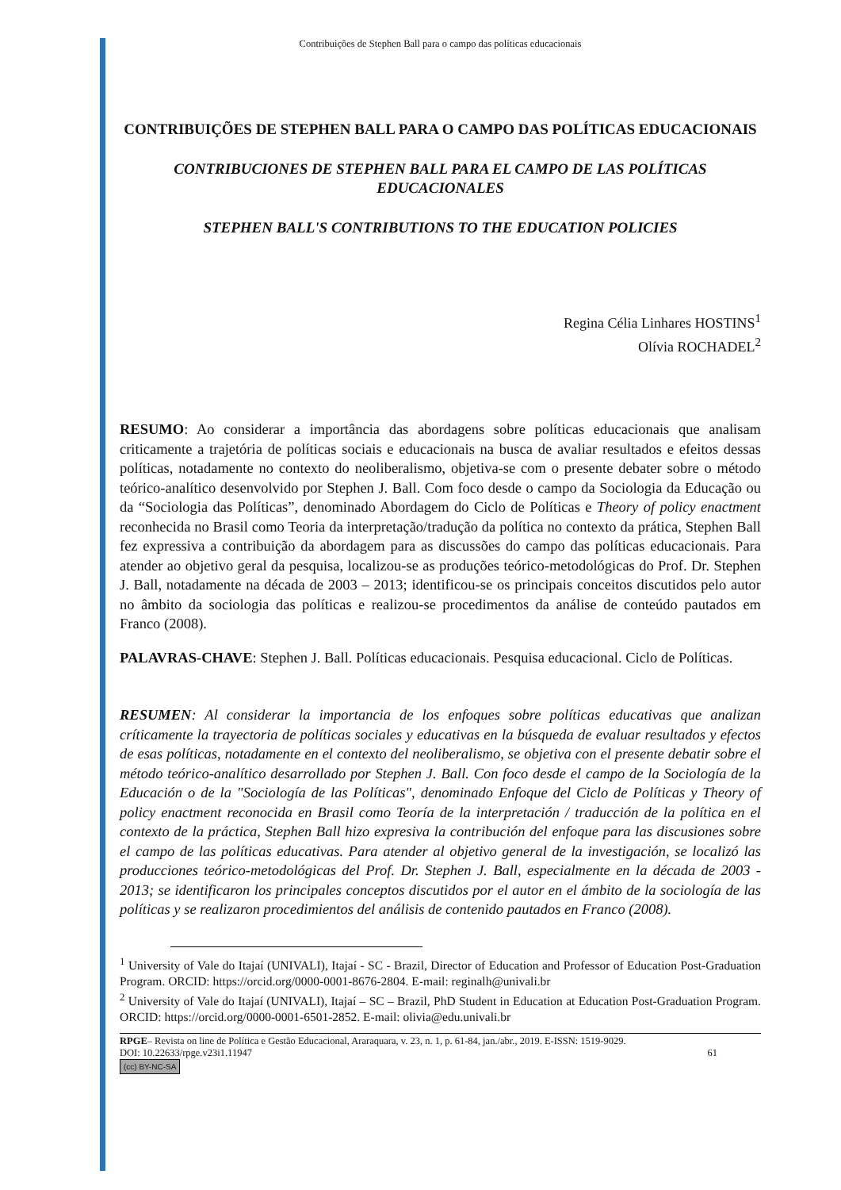Contribuições de Stephen Ball para o campo das políticas educacionais
CONTRIBUIÇÕES DE STEPHEN BALL PARA O CAMPO DAS POLÍTICAS EDUCACIONAIS
CONTRIBUCIONES DE STEPHEN BALL PARA EL CAMPO DE LAS POLÍTICAS EDUCACIONALES
STEPHEN BALL'S CONTRIBUTIONS TO THE EDUCATION POLICIES
Regina Célia Linhares HOSTINS<sup>1</sup>
Olívia ROCHADEL<sup>2</sup>
RESUMO: Ao considerar a importância das abordagens sobre políticas educacionais que analisam criticamente a trajetória de políticas sociais e educacionais na busca de avaliar resultados e efeitos dessas políticas, notadamente no contexto do neoliberalismo, objetiva-se com o presente debater sobre o método teórico-analítico desenvolvido por Stephen J. Ball. Com foco desde o campo da Sociologia da Educação ou da “Sociologia das Políticas”, denominado Abordagem do Ciclo de Políticas e Theory of policy enactment reconhecida no Brasil como Teoria da interpretação/tradução da política no contexto da prática, Stephen Ball fez expressiva a contribuição da abordagem para as discussões do campo das políticas educacionais. Para atender ao objetivo geral da pesquisa, localizou-se as produções teórico-metodológicas do Prof. Dr. Stephen J. Ball, notadamente na década de 2003 – 2013; identificou-se os principais conceitos discutidos pelo autor no âmbito da sociologia das políticas e realizou-se procedimentos da análise de conteúdo pautados em Franco (2008).
PALAVRAS-CHAVE: Stephen J. Ball. Políticas educacionais. Pesquisa educacional. Ciclo de Políticas.
RESUMEN: Al considerar la importancia de los enfoques sobre políticas educativas que analizan críticamente la trayectoria de políticas sociales y educativas en la búsqueda de evaluar resultados y efectos de esas políticas, notadamente en el contexto del neoliberalismo, se objetiva con el presente debatir sobre el método teórico-analítico desarrollado por Stephen J. Ball. Con foco desde el campo de la Sociología de la Educación o de la "Sociología de las Políticas", denominado Enfoque del Ciclo de Políticas y Theory of policy enactment reconocida en Brasil como Teoría de la interpretación / traducción de la política en el contexto de la práctica, Stephen Ball hizo expresiva la contribución del enfoque para las discusiones sobre el campo de las políticas educativas. Para atender al objetivo general de la investigación, se localizó las producciones teórico-metodológicas del Prof. Dr. Stephen J. Ball, especialmente en la década de 2003 - 2013; se identificaron los principales conceptos discutidos por el autor en el ámbito de la sociología de las políticas y se realizaron procedimientos del análisis de contenido pautados en Franco (2008).
<sup>1</sup> University of Vale do Itajaí (UNIVALI), Itajaí - SC - Brazil, Director of Education and Professor of Education Post-Graduation Program. ORCID: https://orcid.org/0000-0001-8676-2804. E-mail: reginalh@univali.br
<sup>2</sup> University of Vale do Itajaí (UNIVALI), Itajaí – SC – Brazil, PhD Student in Education at Education Post-Graduation Program. ORCID: https://orcid.org/0000-0001-6501-2852. E-mail: olivia@edu.univali.br
RPGE– Revista on line de Política e Gestão Educacional, Araraquara, v. 23, n. 1, p. 61-84, jan./abr., 2019. E-ISSN: 1519-9029.
DOI: 10.22633/rpge.v23i1.11947 61
(cc) BY-NC-SA